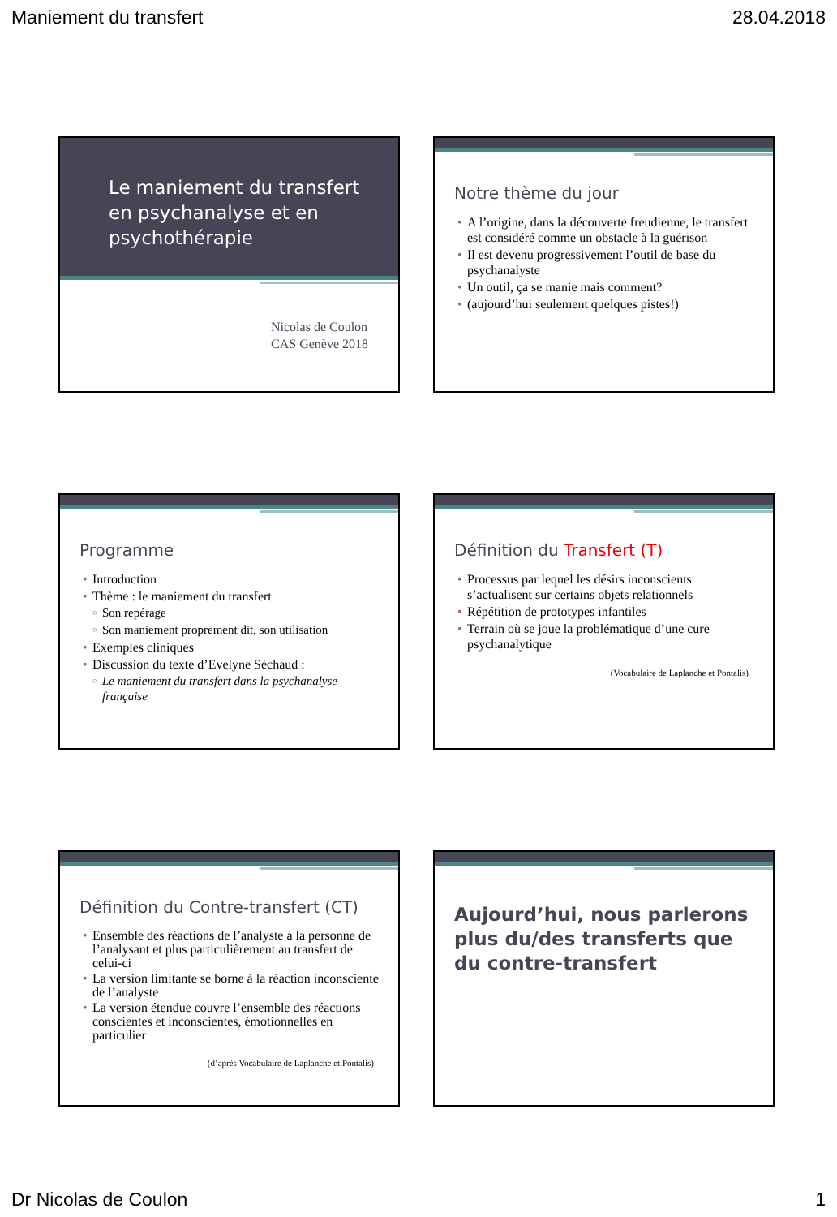Maniement du transfert 28.04.2018
Le maniement du transfert en psychanalyse et en psychothérapie
Nicolas de Coulon
CAS Genève 2018
Notre thème du jour
A l’origine, dans la découverte freudienne, le transfert est considéré comme un obstacle à la guérison
Il est devenu progressivement l’outil de base du psychanalyste
Un outil, ça se manie mais comment?
(aujourd’hui seulement quelques pistes!)
Programme
Introduction
Thème : le maniement du transfert
Son repérage
Son maniement proprement dit, son utilisation
Exemples cliniques
Discussion du texte d’Evelyne Séchaud :
Le maniement du transfert dans la psychanalyse française
Définition du Transfert (T)
Processus par lequel les désirs inconscients s’actualisent sur certains objets relationnels
Répétition de prototypes infantiles
Terrain où se joue la problématique d’une cure psychanalytique
(Vocabulaire de Laplanche et Pontalis)
Définition du Contre-transfert (CT)
Ensemble des réactions de l’analyste à la personne de l’analysant et plus particulièrement au transfert de celui-ci
La version limitante se borne à la réaction inconsciente de l’analyste
La version étendue couvre l’ensemble des réactions conscientes et inconscientes, émotionnelles en particulier
(d’après Vocabulaire de Laplanche et Pontalis)
Aujourd’hui, nous parlerons plus du/des transferts que du contre-transfert
Dr Nicolas de Coulon 1